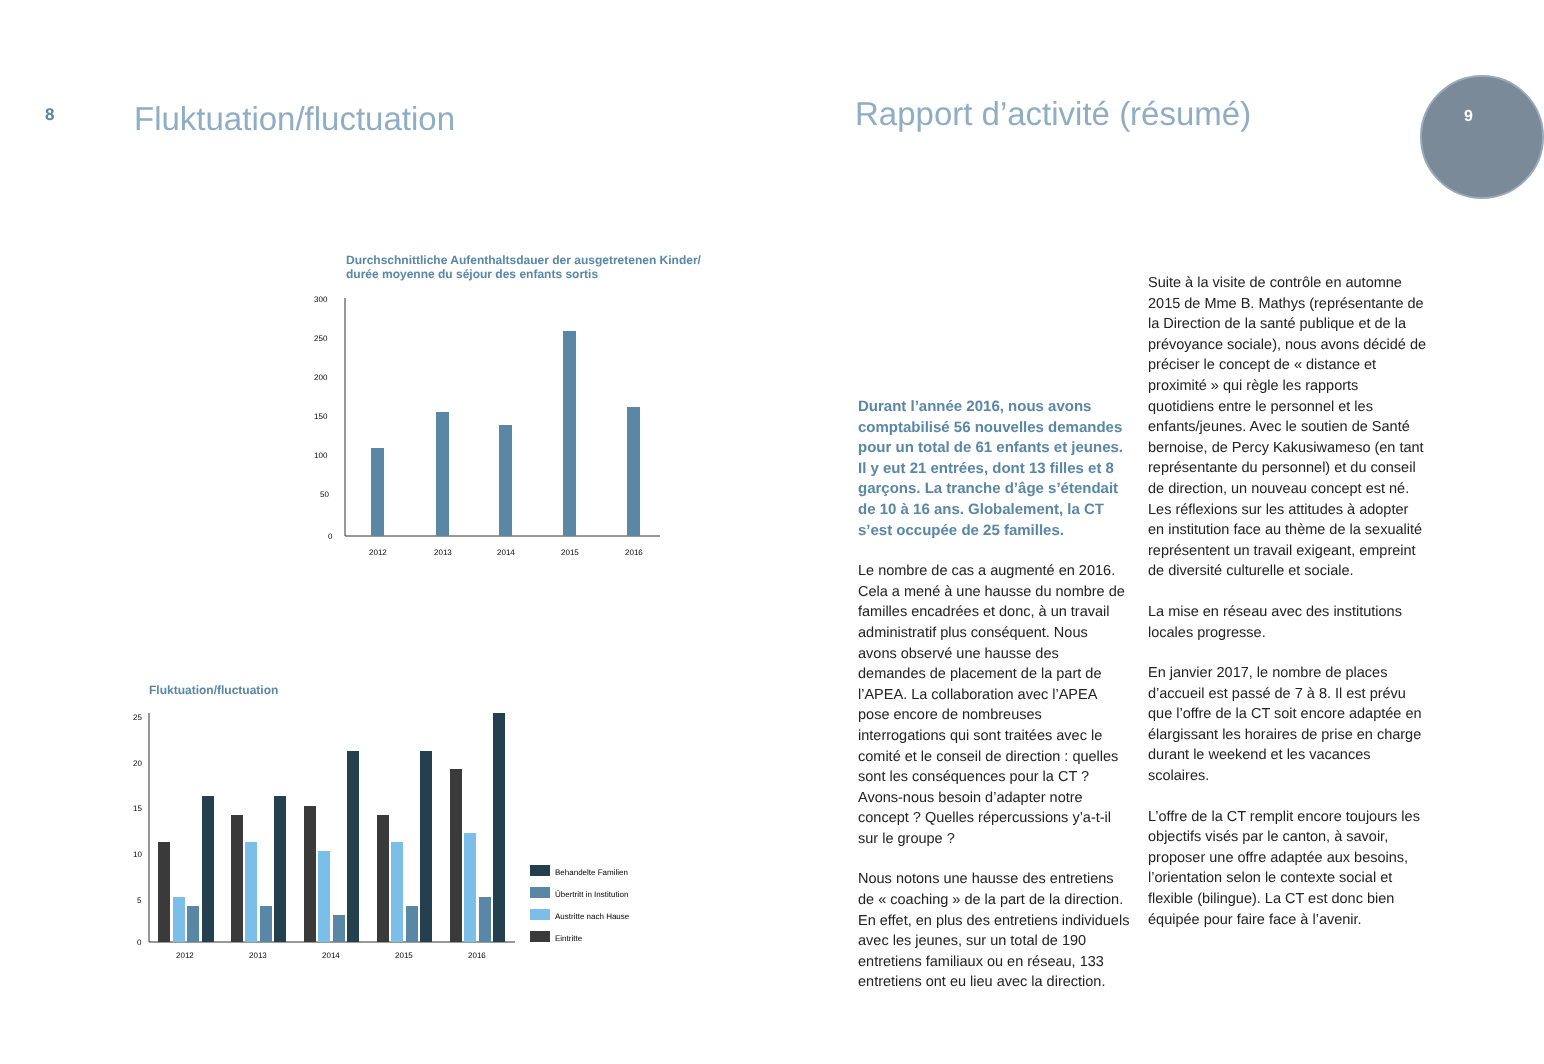8 Fluktuation/fluctuation
Durchschnittliche Aufenthaltsdauer der ausgetretenen Kinder/
durée moyenne du séjour des enfants sortis
300
250
200
150
100
50
0
2012
2013
2014
2015
2016
Fluktuation/fluctuation
25
20
15
10
5
0
2012
2013
2014
2015
2016
Behandelte Familien
Übertritt in Institution
Austritte nach Hause
Eintritte
Rapport d’activité (résumé)
9
Durant l’année 2016, nous avons comptabilisé 56 nouvelles demandes pour un total de 61 enfants et jeunes. Il y eut 21 entrées, dont 13 filles et 8 garçons. La tranche d’âge s’étendait de 10 à 16 ans. Globalement, la CT s’est occupée de 25 familles.
Le nombre de cas a augmenté en 2016. Cela a mené à une hausse du nombre de familles encadrées et donc, à un travail administratif plus conséquent. Nous avons observé une hausse des demandes de placement de la part de l’APEA. La collaboration avec l’APEA pose encore de nombreuses interrogations qui sont traitées avec le comité et le conseil de direction : quelles sont les conséquences pour la CT ? Avons-nous besoin d’adapter notre concept ? Quelles répercussions y’a-t-il sur le groupe ?
Nous notons une hausse des entretiens de « coaching » de la part de la direction. En effet, en plus des entretiens individuels avec les jeunes, sur un total de 190 entretiens familiaux ou en réseau, 133 entretiens ont eu lieu avec la direction.
Suite à la visite de contrôle en automne 2015 de Mme B. Mathys (représentante de la Direction de la santé publique et de la prévoyance sociale), nous avons décidé de préciser le concept de « distance et proximité » qui règle les rapports quotidiens entre le personnel et les enfants/jeunes. Avec le soutien de Santé bernoise, de Percy Kakusiwameso (en tant représentante du personnel) et du conseil de direction, un nouveau concept est né.
Les réflexions sur les attitudes à adopter en institution face au thème de la sexualité représentent un travail exigeant, empreint de diversité culturelle et sociale.
La mise en réseau avec des institutions locales progresse.
En janvier 2017, le nombre de places d’accueil est passé de 7 à 8. Il est prévu que l’offre de la CT soit encore adaptée en élargissant les horaires de prise en charge durant le weekend et les vacances scolaires.
L’offre de la CT remplit encore toujours les objectifs visés par le canton, à savoir, proposer une offre adaptée aux besoins, l’orientation selon le contexte social et flexible (bilingue). La CT est donc bien équipée pour faire face à l’avenir.